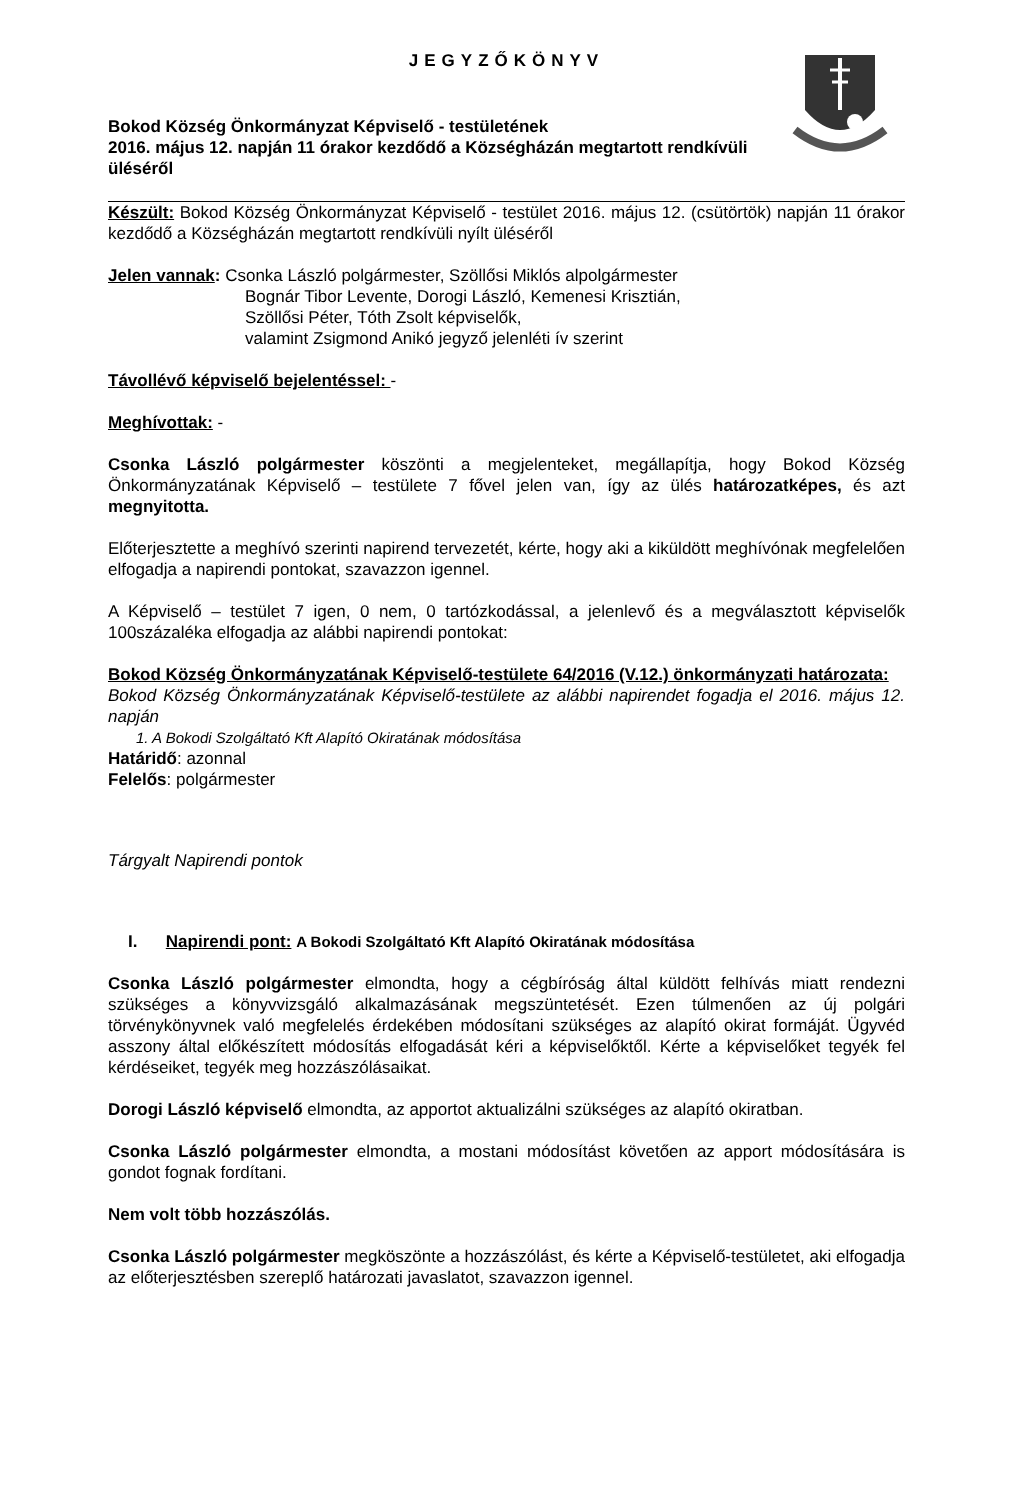JEGYZŐKÖNYV
Bokod Község Önkormányzat Képviselő - testületének
2016. május 12. napján 11 órakor kezdődő a Községházán megtartott rendkívüli üléséről
Készült: Bokod Község Önkormányzat Képviselő - testület 2016. május 12. (csütörtök) napján 11 órakor kezdődő a Községházán megtartott rendkívüli nyílt üléséről
Jelen vannak: Csonka László polgármester, Szöllősi Miklós alpolgármester
Bognár Tibor Levente, Dorogi László, Kemenesi Krisztián,
Szöllősi Péter, Tóth Zsolt képviselők,
valamint Zsigmond Anikó jegyző jelenléti ív szerint
Távollévő képviselő bejelentéssel: -
Meghívottak: -
Csonka László polgármester köszönti a megjelenteket, megállapítja, hogy Bokod Község Önkormányzatának Képviselő – testülete 7 fővel jelen van, így az ülés határozatképes, és azt megnyitotta.
Előterjesztette a meghívó szerinti napirend tervezetét, kérte, hogy aki a kiküldött meghívónak megfelelően elfogadja a napirendi pontokat, szavazzon igennel.
A Képviselő – testület 7 igen, 0 nem, 0 tartózkodással, a jelenlevő és a megválasztott képviselők 100százaléka elfogadja az alábbi napirendi pontokat:
Bokod Község Önkormányzatának Képviselő-testülete 64/2016 (V.12.) önkormányzati határozata:
Bokod Község Önkormányzatának Képviselő-testülete az alábbi napirendet fogadja el 2016. május 12. napján
1. A Bokodi Szolgáltató Kft Alapító Okiratának módosítása
Határidő: azonnal
Felelős: polgármester
Tárgyalt Napirendi pontok
I. Napirendi pont: A Bokodi Szolgáltató Kft Alapító Okiratának módosítása
Csonka László polgármester elmondta, hogy a cégbíróság által küldött felhívás miatt rendezni szükséges a könyvvizsgáló alkalmazásának megszüntetését. Ezen túlmenően az új polgári törvénykönyvnek való megfelelés érdekében módosítani szükséges az alapító okirat formáját. Ügyvéd asszony által előkészített módosítás elfogadását kéri a képviselőktől. Kérte a képviselőket tegyék fel kérdéseiket, tegyék meg hozzászólásaikat.
Dorogi László képviselő elmondta, az apportot aktualizálni szükséges az alapító okiratban.
Csonka László polgármester elmondta, a mostani módosítást követően az apport módosítására is gondot fognak fordítani.
Nem volt több hozzászólás.
Csonka László polgármester megköszönte a hozzászólást, és kérte a Képviselő-testületet, aki elfogadja az előterjesztésben szereplő határozati javaslatot, szavazzon igennel.